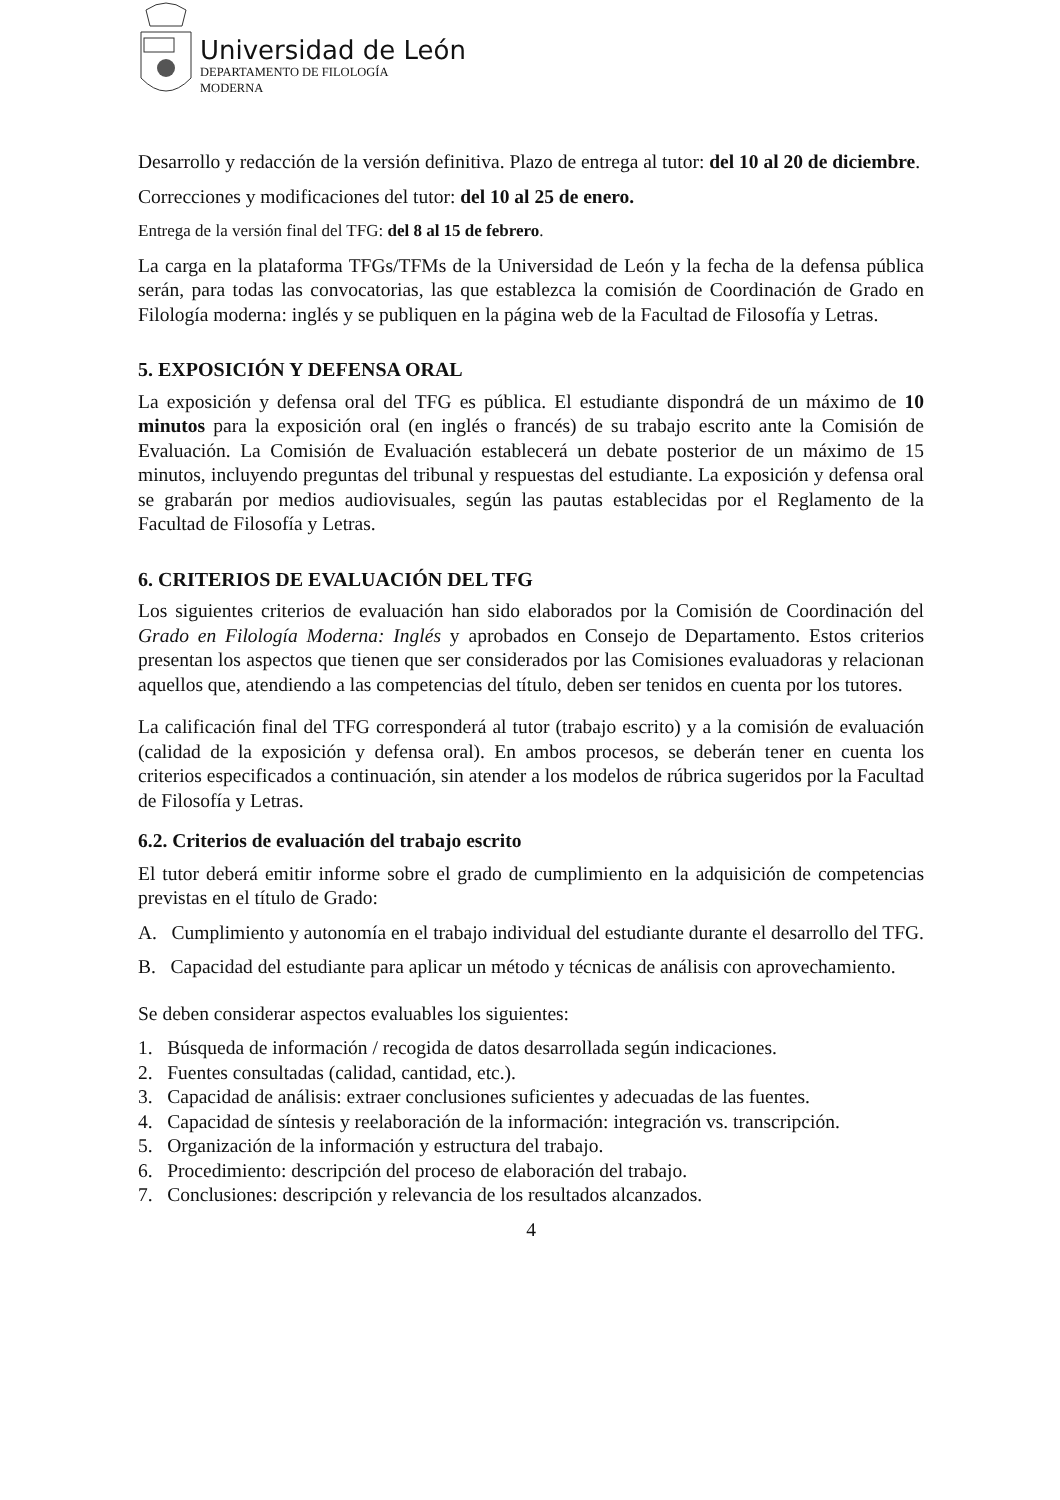Universidad de León
DEPARTAMENTO DE FILOLOGÍA
MODERNA
Desarrollo y redacción de la versión definitiva. Plazo de entrega al tutor: del 10 al 20 de diciembre.
Correcciones y modificaciones del tutor: del 10 al 25 de enero.
Entrega de la versión final del TFG: del 8 al 15 de febrero.
La carga en la plataforma TFGs/TFMs de la Universidad de León y la fecha de la defensa pública serán, para todas las convocatorias, las que establezca la comisión de Coordinación de Grado en Filología moderna: inglés y se publiquen en la página web de la Facultad de Filosofía y Letras.
5. EXPOSICIÓN Y DEFENSA ORAL
La exposición y defensa oral del TFG es pública. El estudiante dispondrá de un máximo de 10 minutos para la exposición oral (en inglés o francés) de su trabajo escrito ante la Comisión de Evaluación. La Comisión de Evaluación establecerá un debate posterior de un máximo de 15 minutos, incluyendo preguntas del tribunal y respuestas del estudiante. La exposición y defensa oral se grabarán por medios audiovisuales, según las pautas establecidas por el Reglamento de la Facultad de Filosofía y Letras.
6. CRITERIOS DE EVALUACIÓN DEL TFG
Los siguientes criterios de evaluación han sido elaborados por la Comisión de Coordinación del Grado en Filología Moderna: Inglés y aprobados en Consejo de Departamento. Estos criterios presentan los aspectos que tienen que ser considerados por las Comisiones evaluadoras y relacionan aquellos que, atendiendo a las competencias del título, deben ser tenidos en cuenta por los tutores.
La calificación final del TFG corresponderá al tutor (trabajo escrito) y a la comisión de evaluación (calidad de la exposición y defensa oral). En ambos procesos, se deberán tener en cuenta los criterios especificados a continuación, sin atender a los modelos de rúbrica sugeridos por la Facultad de Filosofía y Letras.
6.2. Criterios de evaluación del trabajo escrito
El tutor deberá emitir informe sobre el grado de cumplimiento en la adquisición de competencias previstas en el título de Grado:
A. Cumplimiento y autonomía en el trabajo individual del estudiante durante el desarrollo del TFG.
B. Capacidad del estudiante para aplicar un método y técnicas de análisis con aprovechamiento.
Se deben considerar aspectos evaluables los siguientes:
1. Búsqueda de información / recogida de datos desarrollada según indicaciones.
2. Fuentes consultadas (calidad, cantidad, etc.).
3. Capacidad de análisis: extraer conclusiones suficientes y adecuadas de las fuentes.
4. Capacidad de síntesis y reelaboración de la información: integración vs. transcripción.
5. Organización de la información y estructura del trabajo.
6. Procedimiento: descripción del proceso de elaboración del trabajo.
7. Conclusiones: descripción y relevancia de los resultados alcanzados.
4